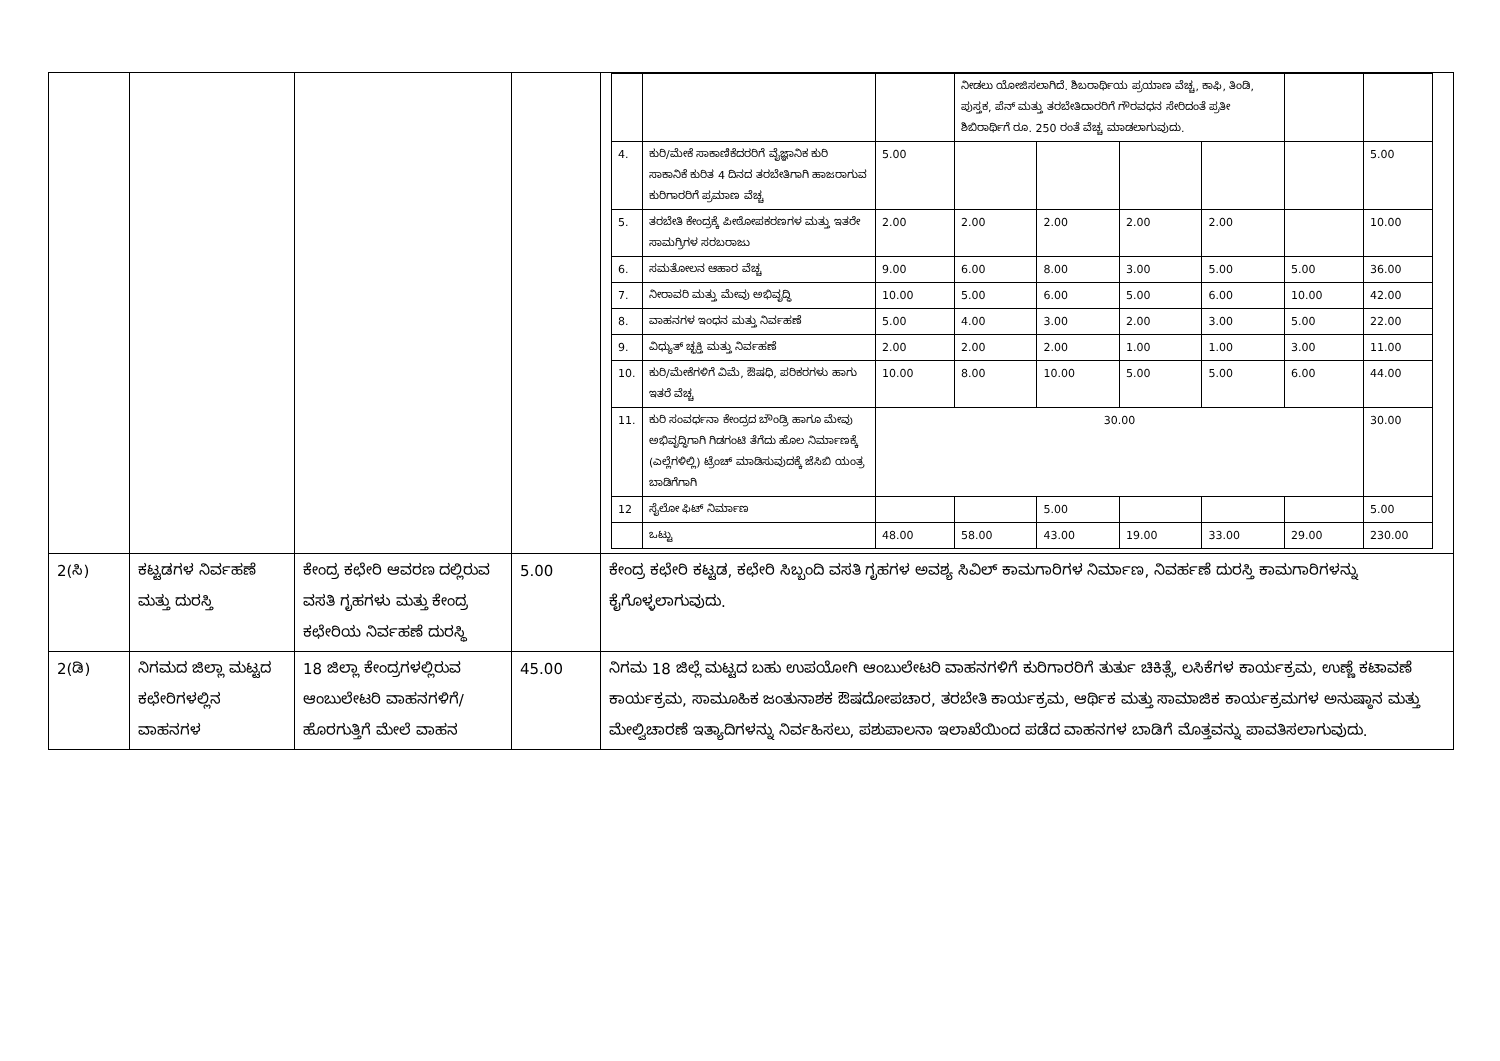| | | | | / / / / ನೀಡಲು ಯೋಜಿಸಲಾಗಿದೆ. ಶಿಬರಾರ್ಥಿಯ ಪ್ರಯಾಣ ವೆಚ್ಚ, ಕಾಫಿ, ತಿಂಡಿ, ಪುಸ್ತಕ, ಪೆನ್ ಮತ್ತು ತರಬೇತಿದಾರರಿಗೆ ಗೌರವಧನ ಸೇರಿದಂತೆ ಪ್ರತೀ ಶಿಬಿರಾರ್ಥಿಗೆ ರೂ. 250 ರಂತೆ ವೆಚ್ಚ ಮಾಡಲಾಗುವುದು. / / / / / / / 4. / ಕುರಿ/ಮೇಕೆ ಸಾಕಾಣಿಕೆದರರಿಗೆ ವೈಜ್ಞಾನಿಕ ಕುರಿ ಸಾಕಾನಿಕೆ ಕುರಿತ 4 ದಿನದ ತರಬೇತಿಗಾಗಿ ಹಾಜರಾಗುವ ಕುರಿಗಾರರಿಗೆ ಪ್ರಮಾಣ ವೆಚ್ಚ / 5.00 / / / / / / 5.00 / / 5. / ತರಬೇತಿ ಕೇಂದ್ರಕ್ಕೆ ಪೀಠೋಪಕರಣಗಳ ಮತ್ತು ಇತರೇ ಸಾಮಗ್ರಿಗಳ ಸರಬರಾಜು / 2.00 / 2.00 / 2.00 / 2.00 / 2.00 / / 10.00 / / 6. / ಸಮತೋಲನ ಆಹಾರ ವೆಚ್ಚ / 9.00 / 6.00 / 8.00 / 3.00 / 5.00 / 5.00 / 36.00 / / 7. / ನೀರಾವರಿ ಮತ್ತು ಮೇವು ಅಭಿವೃದ್ಧಿ / 10.00 / 5.00 / 6.00 / 5.00 / 6.00 / 10.00 / 42.00 / / 8. / ವಾಹನಗಳ ಇಂಧನ ಮತ್ತು ನಿರ್ವಹಣೆ / 5.00 / 4.00 / 3.00 / 2.00 / 3.00 / 5.00 / 22.00 / / 9. / ವಿಧ್ಯುತ್ ಚ್ಛಕ್ತಿ ಮತ್ತು ನಿರ್ವಹಣೆ / 2.00 / 2.00 / 2.00 / 1.00 / 1.00 / 3.00 / 11.00 / / 10. / ಕುರಿ/ಮೇಕೆಗಳಿಗೆ ವಿಮೆ, ಔಷಧಿ, ಪರಿಕರಗಳು ಹಾಗು ಇತರೆ ವೆಚ್ಚ / 10.00 / 8.00 / 10.00 / 5.00 / 5.00 / 6.00 / 44.00 / / 11. / ಕುರಿ ಸಂವರ್ಧನಾ ಕೇಂದ್ರದ ಬೌಂಡ್ರಿ ಹಾಗೂ ಮೇವು ಅಭಿವೃದ್ಧಿಗಾಗಿ ಗಿಡಗಂಟಿ ತೆಗೆದು ಹೊಲ ನಿರ್ಮಾಣಕ್ಕೆ (ಎಲ್ಲೆಗಳಿಲ್ಲಿ) ಟ್ರೆಂಚ್ ಮಾಡಿಸುವುದಕ್ಕೆ ಜೆಸಿಬಿ ಯಂತ್ರ ಬಾಡಿಗೆಗಾಗಿ / 30.00 / / / / / / 30.00 / / 12 / ಸೈಲೋ ಫಿಟ್ ನಿರ್ಮಾಣ / / / 5.00 / / / / 5.00 / / / ಒಟ್ಟು / 48.00 / 58.00 / 43.00 / 19.00 / 33.00 / 29.00 / 230.00 / |
| 2(ಸಿ) | ಕಟ್ಟಡಗಳ ನಿರ್ವಹಣೆ ಮತ್ತು ದುರಸ್ತಿ | ಕೇಂದ್ರ ಕಛೇರಿ ಆವರಣ ದಲ್ಲಿರುವ ವಸತಿ ಗೃಹಗಳು ಮತ್ತು ಕೇಂದ್ರ ಕಛೇರಿಯ ನಿರ್ವಹಣೆ ದುರಸ್ಥಿ | 5.00 | ಕೇಂದ್ರ ಕಛೇರಿ ಕಟ್ಟಡ, ಕಛೇರಿ ಸಿಬ್ಬಂದಿ ವಸತಿ ಗೃಹಗಳ ಅವಶ್ಯ ಸಿವಿಲ್ ಕಾಮಗಾರಿಗಳ ನಿರ್ಮಾಣ, ನಿವರ್ಹಣೆ ದುರಸ್ತಿ ಕಾಮಗಾರಿಗಳನ್ನು ಕೈಗೊಳ್ಳಲಾಗುವುದು. |
| 2(ಡಿ) | ನಿಗಮದ ಜಿಲ್ಲಾ ಮಟ್ಟದ ಕಛೇರಿಗಳಲ್ಲಿನ ವಾಹನಗಳ | 18 ಜಿಲ್ಲಾ ಕೇಂದ್ರಗಳಲ್ಲಿರುವ ಆಂಬುಲೇಟರಿ ವಾಹನಗಳಿಗೆ/ ಹೊರಗುತ್ತಿಗೆ ಮೇಲೆ ವಾಹನ | 45.00 | ನಿಗಮ 18 ಜಿಲ್ಲೆ ಮಟ್ಟದ ಬಹು ಉಪಯೋಗಿ ಆಂಬುಲೇಟರಿ ವಾಹನಗಳಿಗೆ ಕುರಿಗಾರರಿಗೆ ತುರ್ತು ಚಿಕಿತ್ಸೆ, ಲಸಿಕೆಗಳ ಕಾರ್ಯಕ್ರಮ, ಉಣ್ಣೆ ಕಟಾವಣೆ ಕಾರ್ಯಕ್ರಮ, ಸಾಮೂಹಿಕ ಜಂತುನಾಶಕ ಔಷದೋಪಚಾರ, ತರಬೇತಿ ಕಾರ್ಯಕ್ರಮ, ಆರ್ಥಿಕ ಮತ್ತು ಸಾಮಾಜಿಕ ಕಾರ್ಯಕ್ರಮಗಳ ಅನುಷ್ಠಾನ ಮತ್ತು ಮೇಲ್ವಿಚಾರಣೆ ಇತ್ಯಾದಿಗಳನ್ನು ನಿರ್ವಹಿಸಲು, ಪಶುಪಾಲನಾ ಇಲಾಖೆಯಿಂದ ಪಡೆದ ವಾಹನಗಳ ಬಾಡಿಗೆ ಮೊತ್ತವನ್ನು ಪಾವತಿಸಲಾಗುವುದು. |